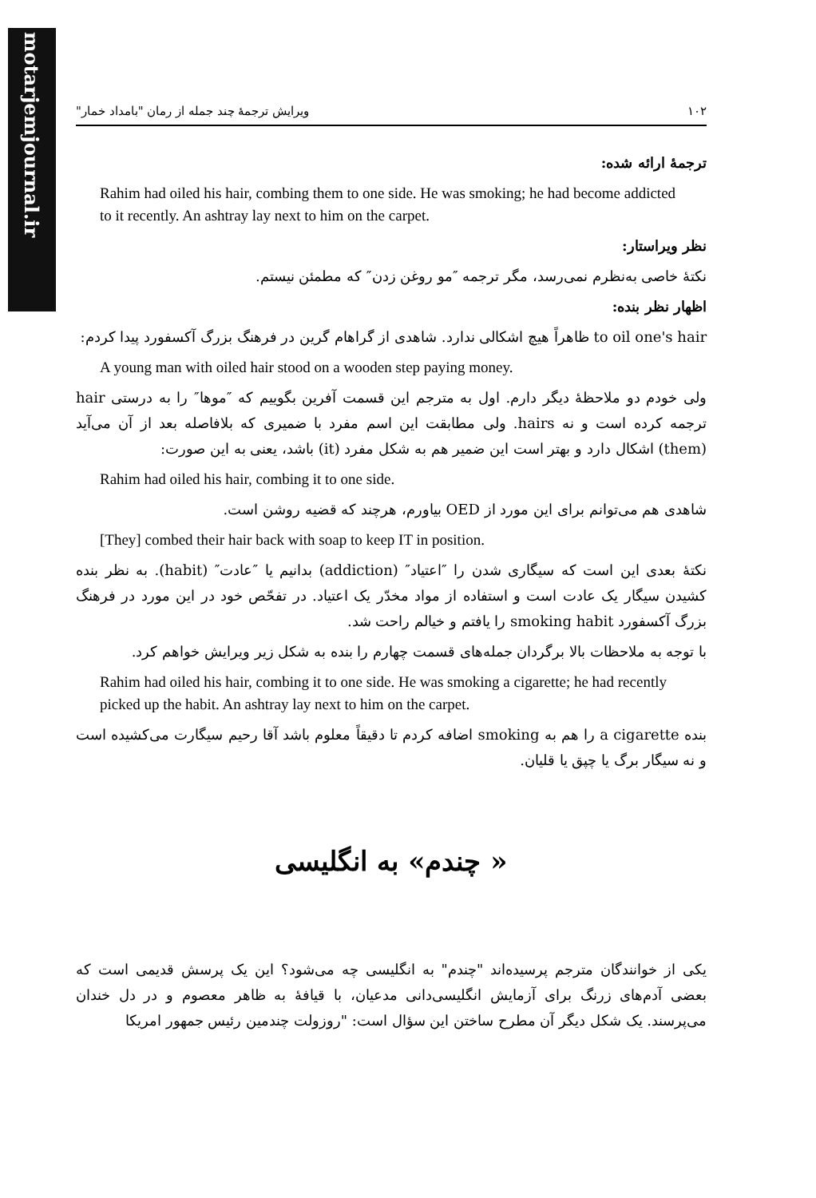motarjemjournal.ir
۱۰۲ ویرایش ترجمهٔ چند جمله از رمان "بامداد خمار"
ترجمهٔ ارائه شده:
Rahim had oiled his hair, combing them to one side. He was smoking; he had become addicted to it recently. An ashtray lay next to him on the carpet.
نظر ویراستار:
نکتهٔ خاصی به‌نظرم نمی‌رسد، مگر ترجمه ″مو روغن زدن″ که مطمئن نیستم.
اظهار نظر بنده:
to oil one's hair ظاهراً هیچ اشکالی ندارد. شاهدی از گراهام گرین در فرهنگ بزرگ آکسفورد پیدا کردم:
A young man with oiled hair stood on a wooden step paying money.
ولی خودم دو ملاحظهٔ دیگر دارم. اول به مترجم این قسمت آفرین بگوییم که ″موها″ را به درستی hair ترجمه کرده است و نه hairs. ولی مطابقت این اسم مفرد با ضمیری که بلافاصله بعد از آن می‌آید (them) اشکال دارد و بهتر است این ضمیر هم به شکل مفرد (it) باشد، یعنی به این صورت:
Rahim had oiled his hair, combing it to one side.
شاهدی هم می‌توانم برای این مورد از OED بیاورم، هرچند که قضیه روشن است.
[They] combed their hair back with soap to keep IT in position.
نکتهٔ بعدی این است که سیگاری شدن را ″اعتیاد″ (addiction) بدانیم یا ″عادت″ (habit). به نظر بنده کشیدن سیگار یک عادت است و استفاده از مواد مخدّر یک اعتیاد. در تفحّص خود در این مورد در فرهنگ بزرگ آکسفورد smoking habit را یافتم و خیالم راحت شد.
با توجه به ملاحظات بالا برگردان جمله‌های قسمت چهارم را بنده به شکل زیر ویرایش خواهم کرد.
Rahim had oiled his hair, combing it to one side. He was smoking a cigarette; he had recently picked up the habit. An ashtray lay next to him on the carpet.
بنده a cigarette را هم به smoking اضافه کردم تا دقیقاً معلوم باشد آقا رحیم سیگارت می‌کشیده است و نه سیگار برگ یا چپق یا قلیان.
« چندم» به انگلیسی
یکی از خوانندگان مترجم پرسیده‌اند "چندم" به انگلیسی چه می‌شود؟ این یک پرسش قدیمی است که بعضی آدم‌های زرنگ برای آزمایش انگلیسی‌دانی مدعیان، با قیافهٔ به ظاهر معصوم و در دل خندان می‌پرسند. یک شکل دیگر آن مطرح ساختن این سؤال است: "روزولت چندمین رئیس جمهور امریکا